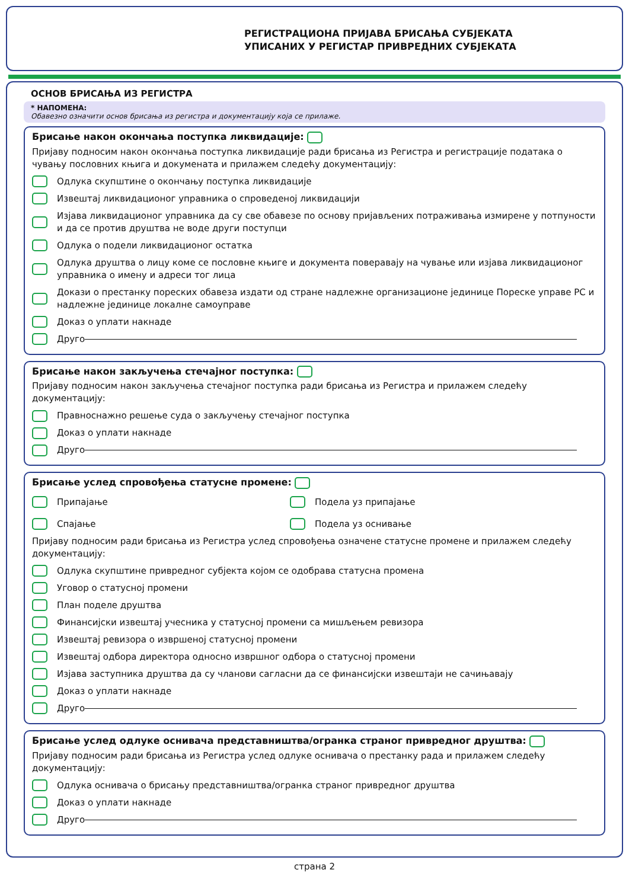РЕГИСТРАЦИОНА ПРИЈАВА БРИСАЊА СУБЈЕКАТА
УПИСАНИХ У РЕГИСТАР ПРИВРЕДНИХ СУБЈЕКАТА
ОСНОВ БРИСАЊА ИЗ РЕГИСТРА
* НАПОМЕНА:
Обавезно означити основ брисања из регистра и документацију која се прилаже.
Брисање након окончања поступка ликвидације:
Пријаву подносим након окончања поступка ликвидације ради брисања из Регистра и регистрације података о чувању пословних књига и докумената и прилажем следећу документацију:
Одлука скупштине о окончању поступка ликвидације
Извештај ликвидационог управника о спроведеној ликвидацији
Изјава ликвидационог управника да су све обавезе по основу пријављених потраживања измирене у потпуности и да се против друштва не воде други поступци
Одлука о подели ликвидационог остатка
Одлука друштва о лицу коме се пословне књиге и документа поверавају на чување или изјава ликвидационог управника о имену и адреси тог лица
Докази о престанку пореских обавеза издати од стране надлежне организационе јединице Пореске управе РС и надлежне јединице локалне самоуправе
Доказ о уплати накнаде
Друго
Брисање након закључења стечајног поступка:
Пријаву подносим након закључења стечајног поступка ради брисања из Регистра и прилажем следећу документацију:
Правноснажно решење суда о закључењу стечајног поступка
Доказ о уплати накнаде
Друго
Брисање услед спровођења статусне промене:
Припајање Подела уз припајање
Спајање Подела уз оснивање
Пријаву подносим ради брисања из Регистра услед спровођења означене статусне промене и прилажем следећу документацију:
Одлука скупштине привредног субјекта којом се одобрава статусна промена
Уговор о статусној промени
План поделе друштва
Финансијски извештај учесника у статусној промени са мишљењем ревизора
Извештај ревизора о извршеној статусној промени
Извештај одбора директора односно извршног одбора о статусној промени
Изјава заступника друштва да су чланови сагласни да се финансијски извештаји не сачињавају
Доказ о уплати накнаде
Друго
Брисање услед одлуке оснивача представништва/огранка страног привредног друштва:
Пријаву подносим ради брисања из Регистра услед одлуке оснивача о престанку рада и прилажем следећу документацију:
Одлука оснивача о брисању представништва/огранка страног привредног друштва
Доказ о уплати накнаде
Друго
страна 2